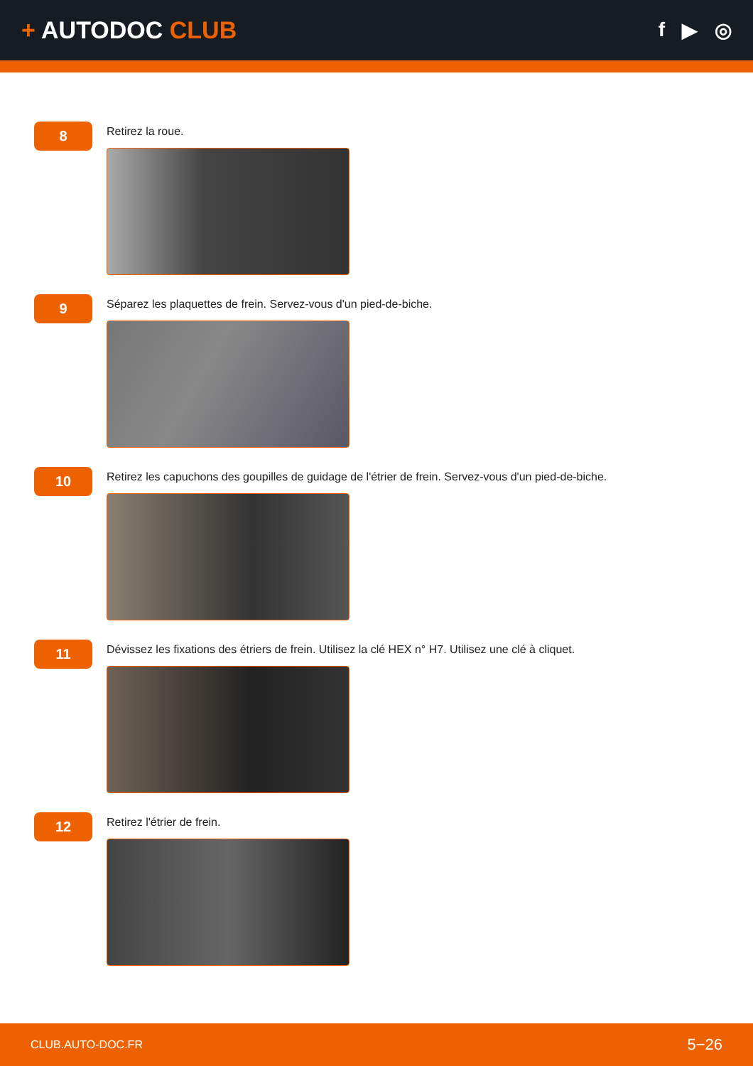+ AUTODOC CLUB
f ▶ ◎
8
Retirez la roue.
9
Séparez les plaquettes de frein. Servez-vous d'un pied-de-biche.
10
Retirez les capuchons des goupilles de guidage de l'étrier de frein. Servez-vous d'un pied-de-biche.
11
Dévissez les fixations des étriers de frein. Utilisez la clé HEX n° H7. Utilisez une clé à cliquet.
12
Retirez l'étrier de frein.
CLUB.AUTO-DOC.FR 5−26